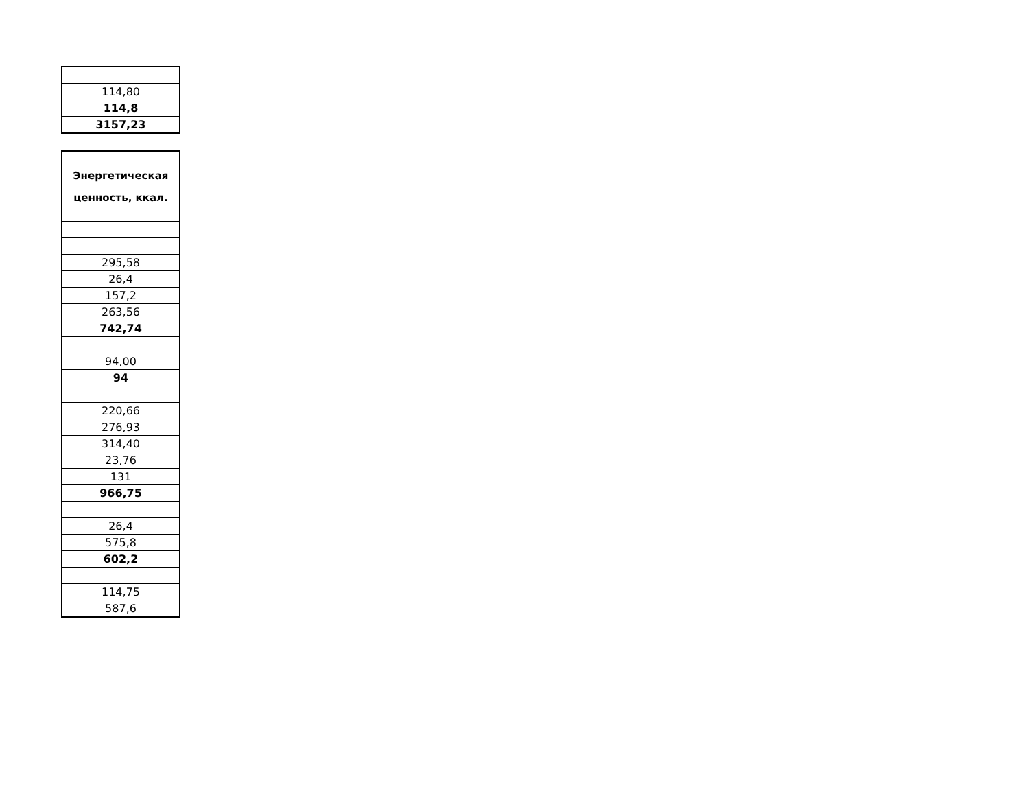| 114,80 |
| 114,8 |
| 3157,23 |
| Энергетическая ценность, ккал. |
| --- |
| 295,58 |
| 26,4 |
| 157,2 |
| 263,56 |
| 742,74 |
| 94,00 |
| 94 |
| 220,66 |
| 276,93 |
| 314,40 |
| 23,76 |
| 131 |
| 966,75 |
| 26,4 |
| 575,8 |
| 602,2 |
| 114,75 |
| 587,6 |